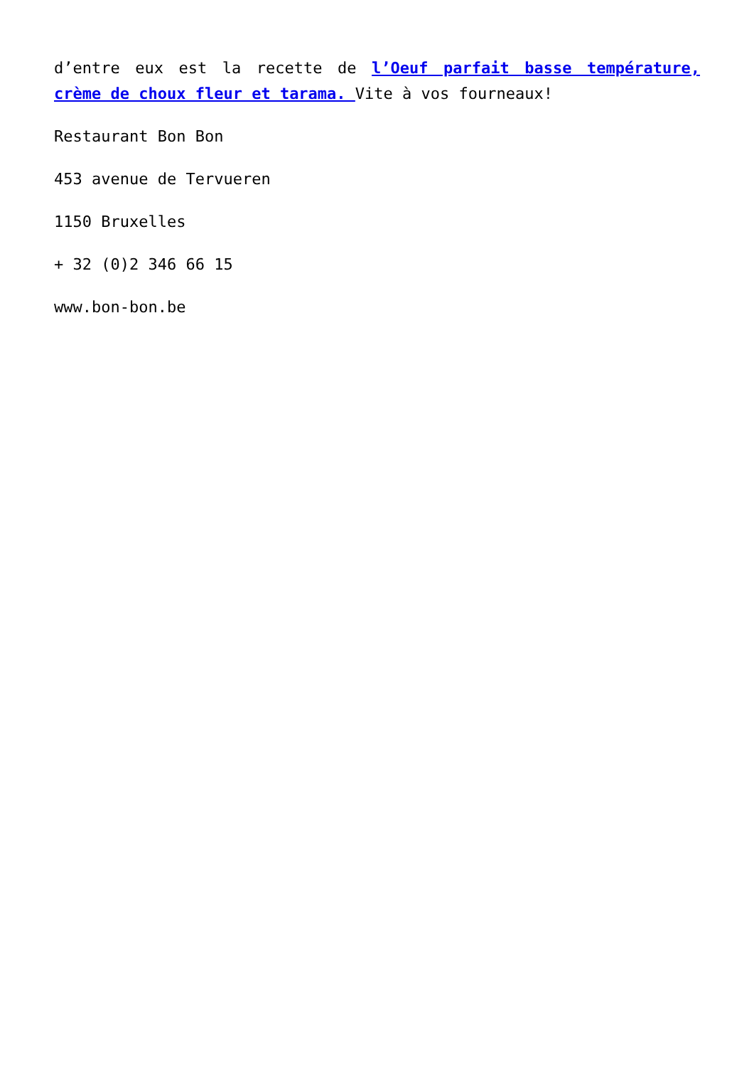d’entre eux est la recette de l’Oeuf parfait basse température, crème de choux fleur et tarama. Vite à vos fourneaux!
Restaurant Bon Bon
453 avenue de Tervueren
1150 Bruxelles
+ 32 (0)2 346 66 15
www.bon-bon.be